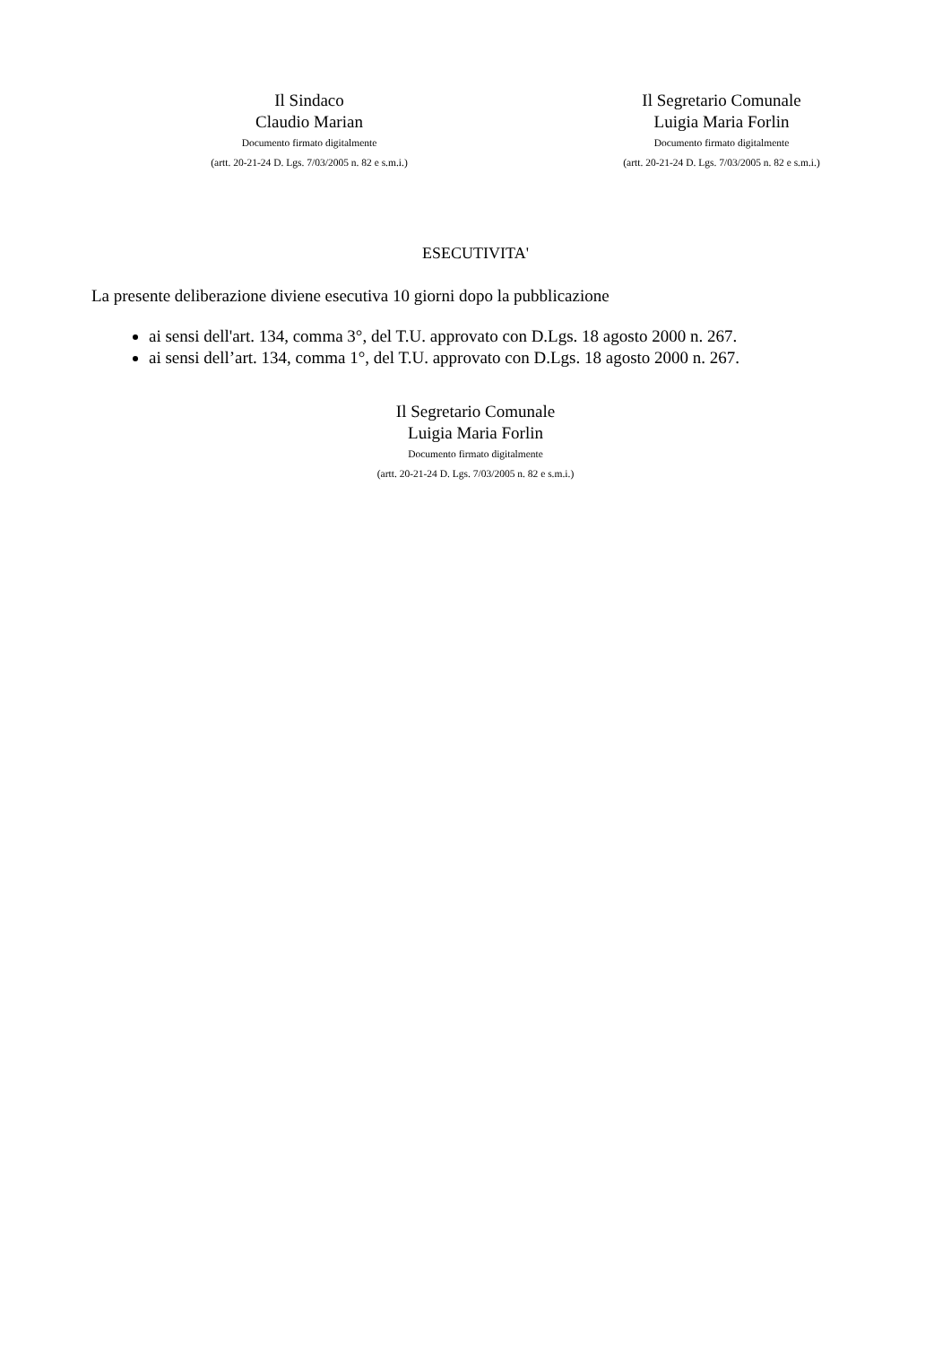Il Sindaco
Claudio Marian
Documento firmato digitalmente
(artt. 20-21-24 D. Lgs. 7/03/2005 n. 82 e s.m.i.)
Il Segretario Comunale
Luigia Maria Forlin
Documento firmato digitalmente
(artt. 20-21-24 D. Lgs. 7/03/2005 n. 82 e s.m.i.)
ESECUTIVITA'
La presente deliberazione diviene esecutiva 10 giorni dopo la pubblicazione
ai sensi dell'art. 134, comma 3°, del T.U. approvato con D.Lgs. 18 agosto 2000 n. 267.
ai sensi dell’art. 134, comma 1°, del T.U. approvato con D.Lgs. 18 agosto 2000 n. 267.
Il Segretario Comunale
Luigia Maria Forlin
Documento firmato digitalmente
(artt. 20-21-24 D. Lgs. 7/03/2005 n. 82 e s.m.i.)